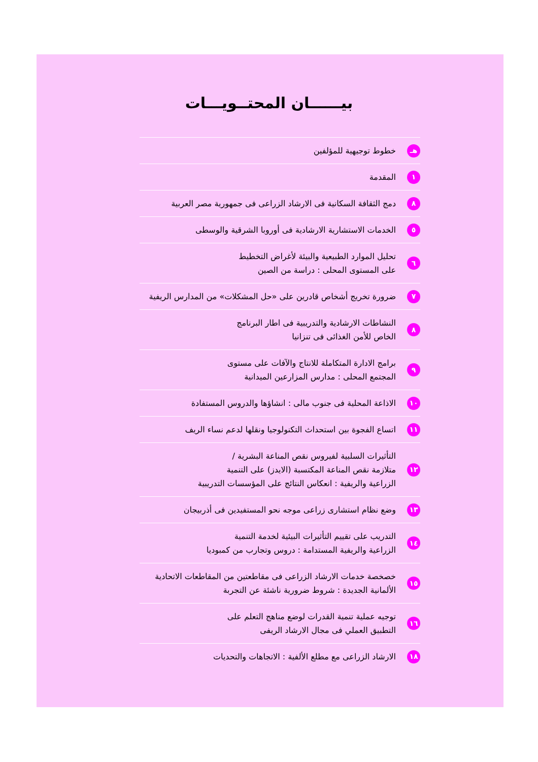بيــــــان المحتــويـــات
هـ
خطوط توجيهية للمؤلفين
١
المقدمة
٨
دمج الثقافة السكانية فى الارشاد الزراعى فى جمهورية مصر العربية
٥
الخدمات الاستشارية الارشادية فى أوروبا الشرقية والوسطى
٦
تحليل الموارد الطبيعية والبيئة لأغراض التخطيط
على المستوى المحلى : دراسة من الصين
٧
ضرورة تخريج أشخاص قادرين على «حل المشكلات» من المدارس الريفية
٨
النشاطات الارشادية والتدريبية فى اطار البرنامج
الخاص للأمن الغذائى فى تنزانيا
٩
برامج الادارة المتكاملة للانتاج والآفات على مستوى
المجتمع المحلى : مدارس المزارعين الميدانية
١٠
الاذاعة المحلية فى جنوب مالى : انشاؤها والدروس المستفادة
١١
اتساع الفجوة بين استحداث التكنولوجيا ونقلها لدعم نساء الريف
١٢
التأثيرات السلبية لفيروس نقص المناعة البشرية /
متلازمة نقص المناعة المكتسبة (الايدز) على التنمية
الزراعية والريفية : انعكاس النتائج على المؤسسات التدريبية
١٣
وضع نظام استشارى زراعى موجه نحو المستفيدين فى أذربيجان
١٤
التدريب على تقييم التأثيرات البيئية لخدمة التنمية
الزراعية والريفية المستدامة : دروس وتجارب من كمبوديا
١٥
خصخصة خدمات الارشاد الزراعى فى مقاطعتين من المقاطعات الاتحادية
الألمانية الجديدة : شروط ضرورية ناشئة عن التجربة
١٦
توجيه عملية تنمية القدرات لوضع مناهج التعلم على
التطبيق العملي فى مجال الارشاد الريفى
١٨
الارشاد الزراعى مع مطلع الألفية : الاتجاهات والتحديات